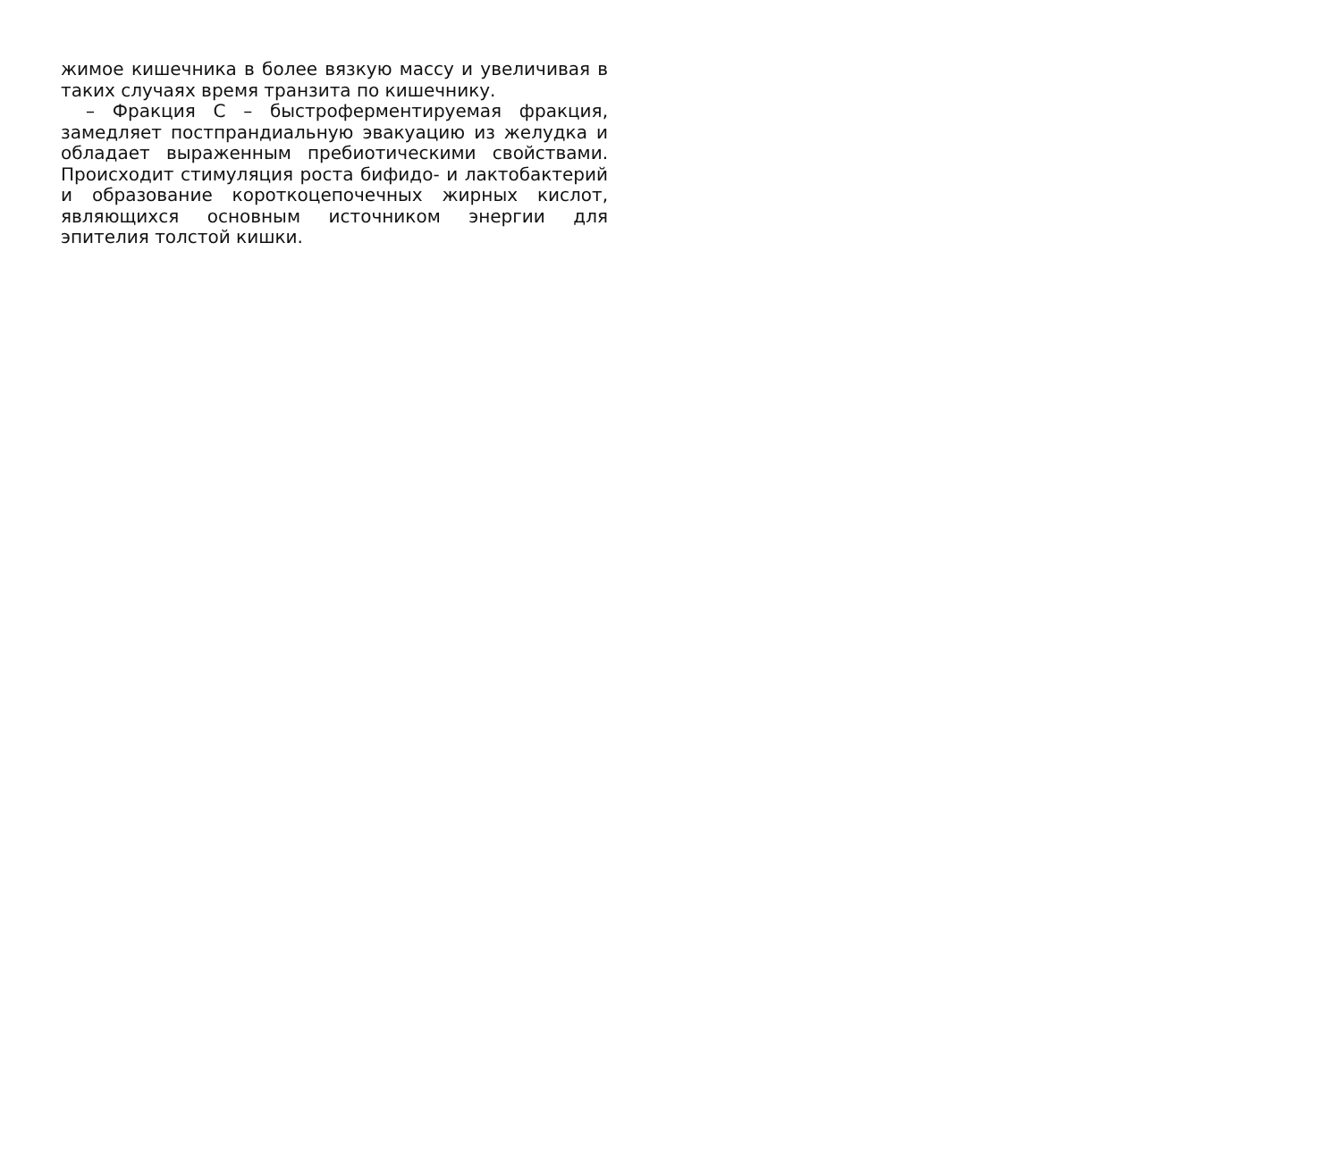жимое кишечника в более вязкую массу и увеличивая в таких случаях время транзита по кишечнику.
– Фракция С – быстроферментируемая фракция, замедляет постпрандиальную эвакуацию из желудка и обладает выраженным пребиотическими свойствами. Происходит стимуляция роста бифидо- и лактобактерий и образование короткоцепочечных жирных кислот, являющихся основным источником энергии для эпителия толстой кишки.